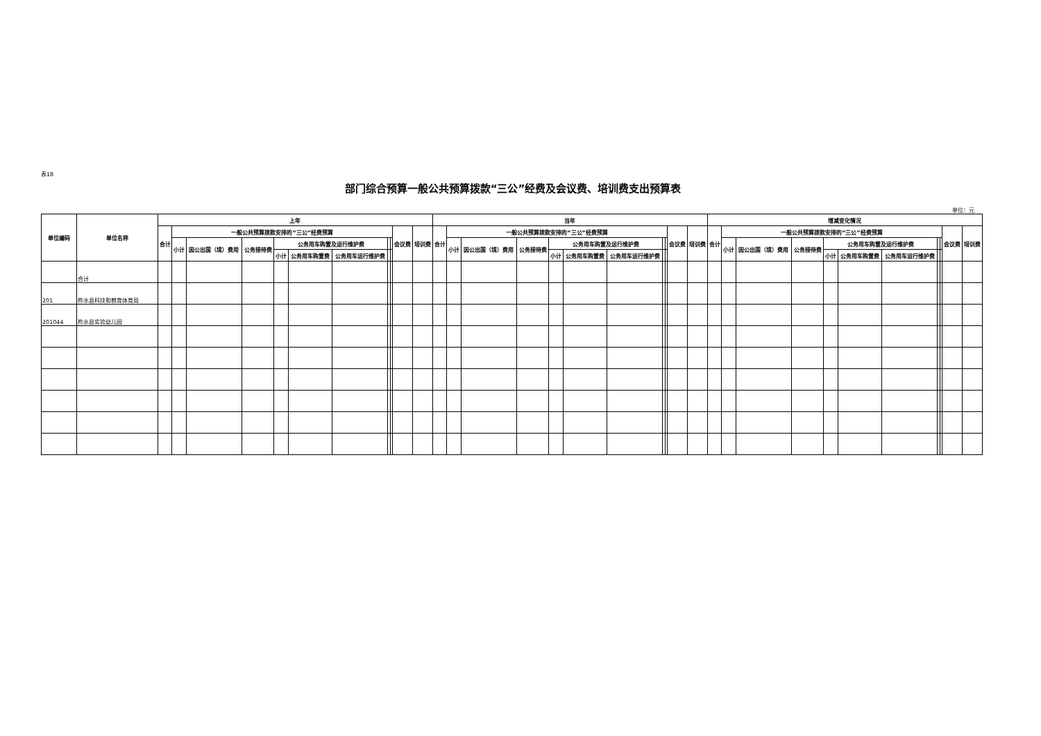表18
部门综合预算一般公共预算拨款“三公”经费及会议费、培训费支出预算表
单位：元
| 单位编码 | 单位名称 | 上年 | | | | | | | | | | | 当年 | | | | | | | | | | | 增减变化情况 | | | | | | | | | | |
| --- | --- | --- | --- | --- | --- | --- | --- | --- | --- | --- | --- | --- | --- | --- | --- | --- | --- | --- | --- | --- | --- | --- | --- | --- | --- | --- | --- | --- | --- | --- | --- | --- | --- | --- |
| | | 合计 | 一般公共预算拨款安排的“三公”经费预算 | | | | | | | | 会议费 | 培训费 | 合计 | 一般公共预算拨款安排的“三公”经费预算 | | | | | | | | 会议费 | 培训费 | 合计 | 一般公共预算拨款安排的“三公”经费预算 | | | | | | | | 会议费 | 培训费 |
| | | | 小计 | 因公出国（境）费用 | 公务接待费 | 公务用车购置及运行维护费 | | | | | | | | 小计 | 因公出国（境）费用 | 公务接待费 | 公务用车购置及运行维护费 | | | | | | | | 小计 | 因公出国（境）费用 | 公务接待费 | 公务用车购置及运行维护费 | | | | | | |
| | | | | | | 小计 | 公务用车购置费 | 公务用车运行维护费 | | | | | | | | | 小计 | 公务用车购置费 | 公务用车运行维护费 | | | | | | | | | 小计 | 公务用车购置费 | 公务用车运行维护费 | | | | |
| | 合计 | | | | | | | | | | | | | | | | | | | | | | | | | | | | | | | | | |
| 201 | 柞水县科技和教育体育局 | | | | | | | | | | | | | | | | | | | | | | | | | | | | | | | | | |
| 201044 | 柞水县实验幼儿园 | | | | | | | | | | | | | | | | | | | | | | | | | | | | | | | | | |